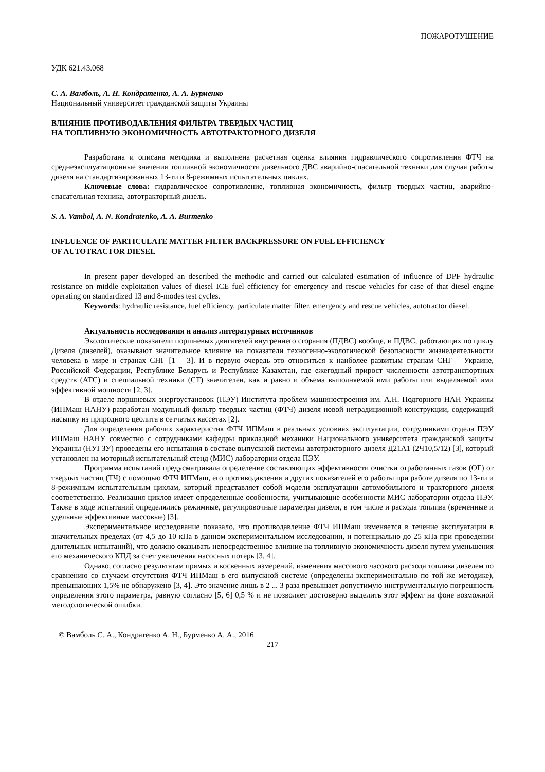ПОЖАРОТУШЕНИЕ
УДК 621.43.068
С. А. Вамболь, А. Н. Кондратенко, А. А. Бурменко
Национальный университет гражданской защиты Украины
ВЛИЯНИЕ ПРОТИВОДАВЛЕНИЯ ФИЛЬТРА ТВЕРДЫХ ЧАСТИЦ
НА ТОПЛИВНУЮ ЭКОНОМИЧНОСТЬ АВТОТРАКТОРНОГО ДИЗЕЛЯ
Разработана и описана методика и выполнена расчетная оценка влияния гидравлического сопротивления ФТЧ на среднеэксплуатационные значения топливной экономичности дизельного ДВС аварийно-спасательной техники для случая работы дизеля на стандартизированных 13-ти и 8-режимных испытательных циклах.
Ключевые слова: гидравлическое сопротивление, топливная экономичность, фильтр твердых частиц, аварийно-спасательная техника, автотракторный дизель.
S. A. Vambol, A. N. Kondratenko, A. A. Burmenko
INFLUENCE OF PARTICULATE MATTER FILTER BACKPRESSURE ON FUEL EFFICIENCY
OF AUTOTRACTOR DIESEL
In present paper developed an described the methodic and carried out calculated estimation of influence of DPF hydraulic resistance on middle exploitation values of diesel ICE fuel efficiency for emergency and rescue vehicles for case of that diesel engine operating on standardized 13 and 8-modes test cycles.
Keywords: hydraulic resistance, fuel efficiency, particulate matter filter, emergency and rescue vehicles, autotractor diesel.
Актуальность исследования и анализ литературных источников
Экологические показатели поршневых двигателей внутреннего сгорания (ПДВС) вообще, и ПДВС, работающих по циклу Дизеля (дизелей), оказывают значительное влияние на показатели техногенно-экологической безопасности жизнедеятельности человека в мире и странах СНГ [1 – 3]. И в первую очередь это относиться к наиболее развитым странам СНГ – Украине, Российской Федерации, Республике Беларусь и Республике Казахстан, где ежегодный прирост численности автотранспортных средств (АТС) и специальной техники (СТ) значителен, как и равно и объема выполняемой ими работы или выделяемой ими эффективной мощности [2, 3].
В отделе поршневых энергоустановок (ПЭУ) Института проблем машиностроения им. А.Н. Подгорного НАН Украины (ИПМаш НАНУ) разработан модульный фильтр твердых частиц (ФТЧ) дизеля новой нетрадиционной конструкции, содержащий насыпку из природного цеолита в сетчатых кассетах [2].
Для определения рабочих характеристик ФТЧ ИПМаш в реальных условиях эксплуатации, сотрудниками отдела ПЭУ ИПМаш НАНУ совместно с сотрудниками кафедры прикладной механики Национального университета гражданской защиты Украины (НУГЗУ) проведены его испытания в составе выпускной системы автотракторного дизеля Д21А1 (2Ч10,5/12) [3], который установлен на моторный испытательный стенд (МИС) лаборатории отдела ПЭУ.
Программа испытаний предусматривала определение составляющих эффективности очистки отработанных газов (ОГ) от твердых частиц (ТЧ) с помощью ФТЧ ИПМаш, его противодавления и других показателей его работы при работе дизеля по 13-ти и 8-режимным испытательным циклам, который представляет собой модели эксплуатации автомобильного и тракторного дизеля соответственно. Реализация циклов имеет определенные особенности, учитывающие особенности МИС лаборатории отдела ПЭУ. Также в ходе испытаний определялись режимные, регулировочные параметры дизеля, в том числе и расхода топлива (временные и удельные эффективные массовые) [3].
Экспериментальное исследование показало, что противодавление ФТЧ ИПМаш изменяется в течение эксплуатации в значительных пределах (от 4,5 до 10 кПа в данном экспериментальном исследовании, и потенциально до 25 кПа при проведении длительных испытаний), что должно оказывать непосредственное влияние на топливную экономичность дизеля путем уменьшения его механического КПД за счет увеличения насосных потерь [3, 4].
Однако, согласно результатам прямых и косвенных измерений, изменения массового часового расхода топлива дизелем по сравнению со случаем отсутствия ФТЧ ИПМаш в его выпускной системе (определены экспериментально по той же методике), превышающих 1,5% не обнаружено [3, 4]. Это значение лишь в 2 ... 3 раза превышает допустимую инструментальную погрешность определения этого параметра, равную согласно [5, 6] 0,5 % и не позволяет достоверно выделить этот эффект на фоне возможной методологической ошибки.
© Вамболь С. А., Кондратенко А. Н., Бурменко А. А., 2016
217